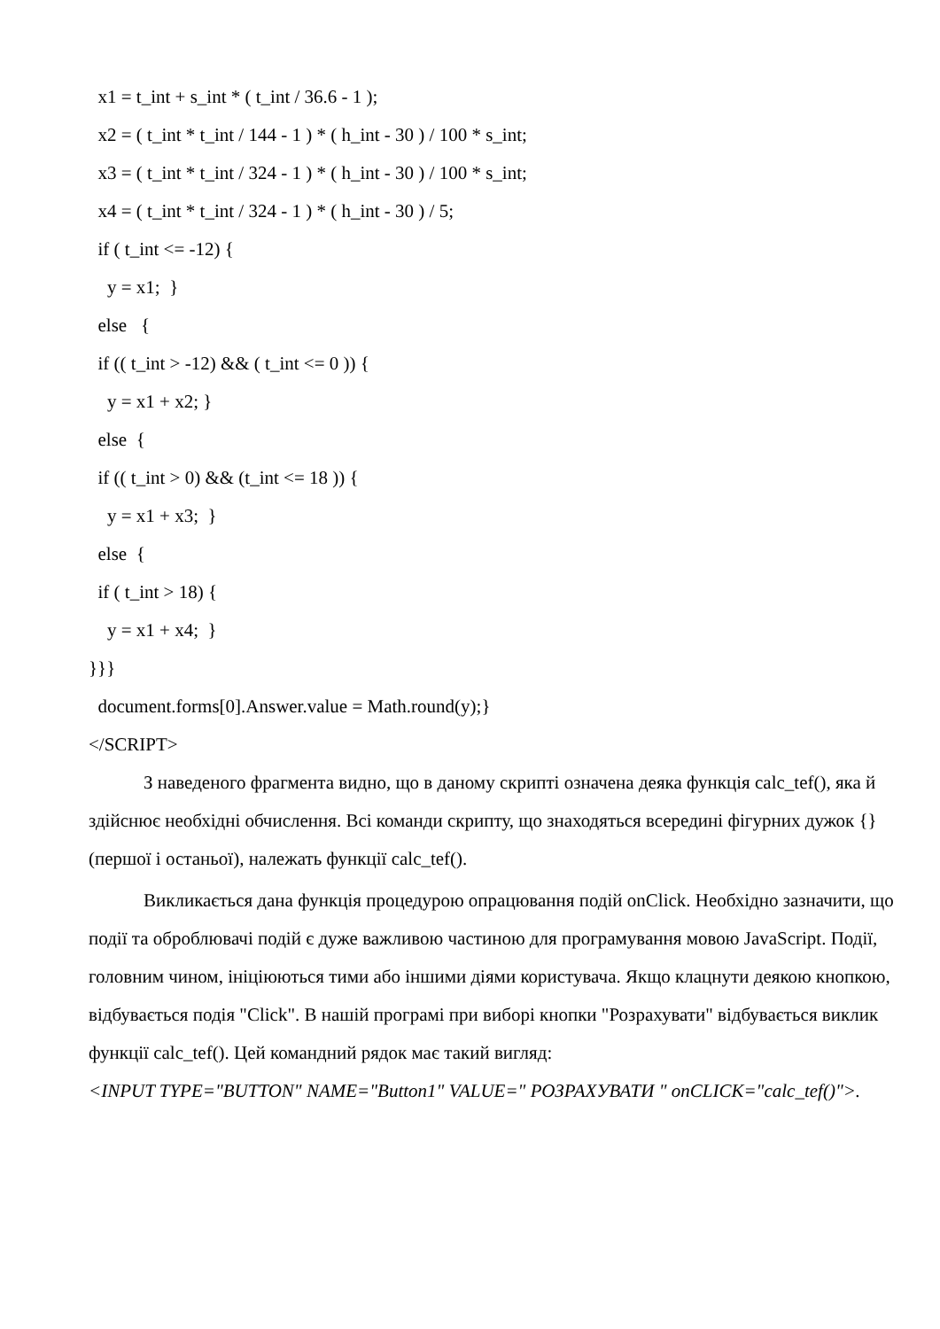x1 = t_int + s_int * ( t_int / 36.6 - 1 ); x2 = ( t_int * t_int / 144 - 1 ) * ( h_int - 30 ) / 100 * s_int; x3 = ( t_int * t_int / 324 - 1 ) * ( h_int - 30 ) / 100 * s_int; x4 = ( t_int * t_int / 324 - 1 ) * ( h_int - 30 ) / 5; if ( t_int <= -12) { y = x1; } else { if (( t_int > -12) && ( t_int <= 0 )) { y = x1 + x2; } else { if (( t_int > 0) && (t_int <= 18 )) { y = x1 + x3; } else { if ( t_int > 18) { y = x1 + x4; } }}} document.forms[0].Answer.value = Math.round(y);} </SCRIPT>
З наведеного фрагмента видно, що в даному скрипті означена деяка функція calc_tef(), яка й здійснює необхідні обчислення. Всі команди скрипту, що знаходяться всередині фігурних дужок {} (першої і останьої), належать функції calc_tef().
Викликається дана функція процедурою опрацювання подій onClick. Необхідно зазначити, що події та оброблювачі подій є дуже важливою частиною для програмування мовою JavaScript. Події, головним чином, ініціюються тими або іншими діями користувача. Якщо клацнути деякою кнопкою, відбувається подія "Click". В нашій програмі при виборі кнопки "Розрахувати" відбувається виклик функції calc_tef(). Цей командний рядок має такий вигляд:
<INPUT TYPE="BUTTON" NAME="Button1" VALUE=" РОЗРАХУВАТИ " onCLICK="calc_tef()">.